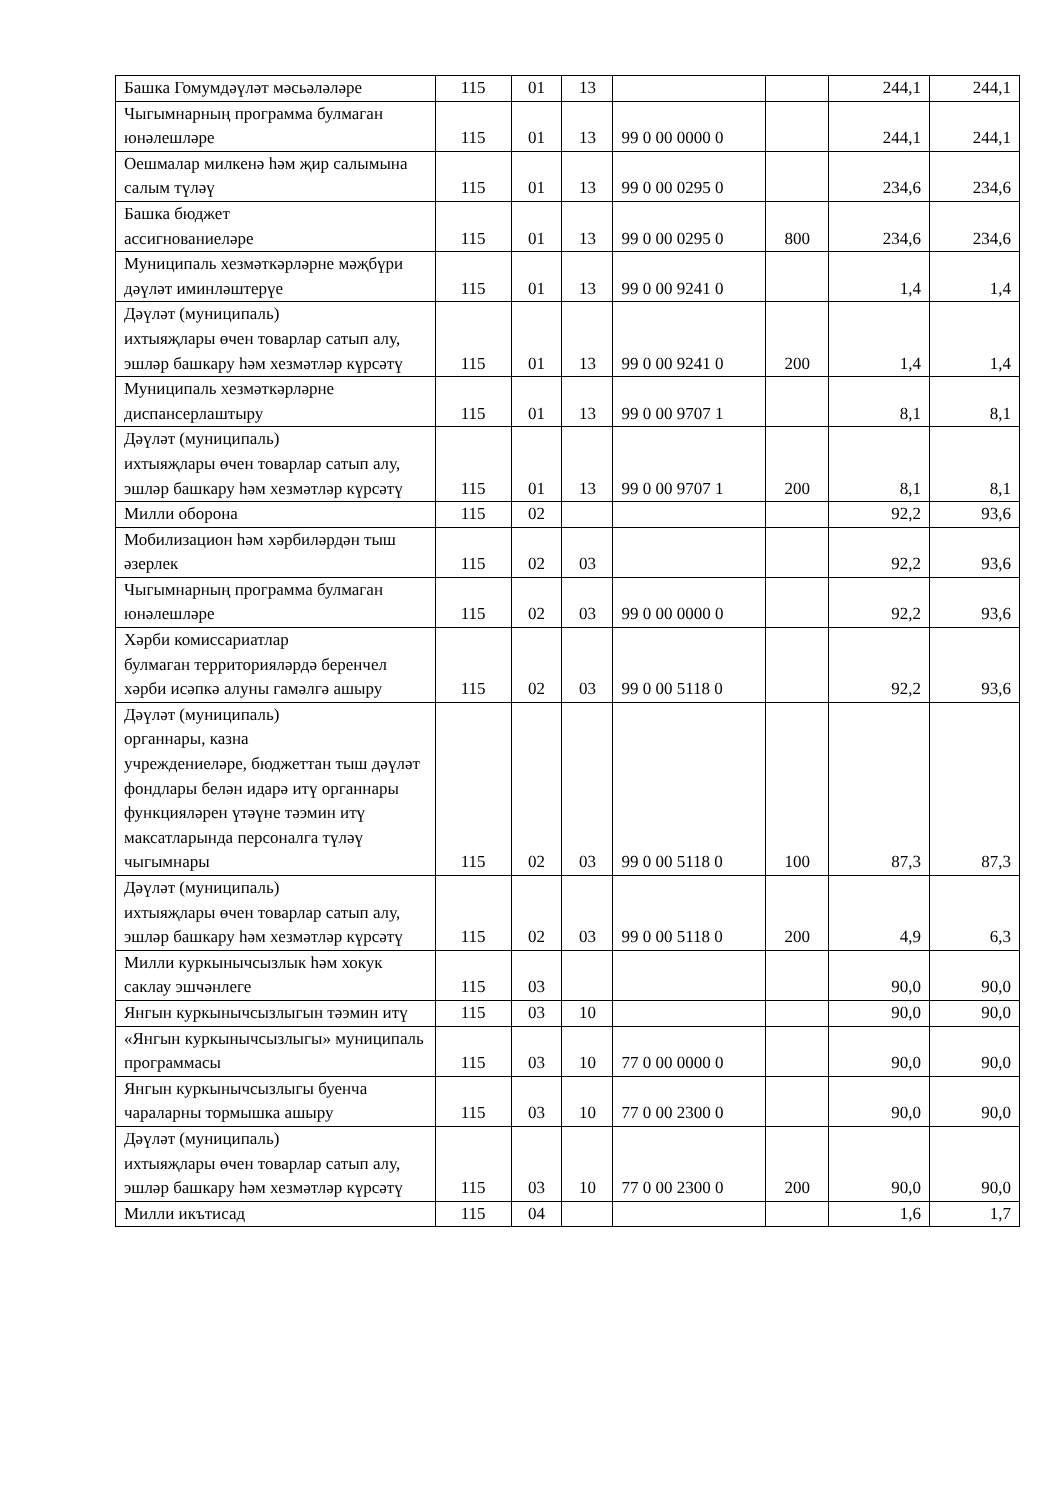| Башка Гомумдәүләт мәсьәләләре | 115 | 01 | 13 | | | 244,1 | 244,1 |
| Чыгымнарның программа булмаган юнәлешләре | 115 | 01 | 13 | 99 0 00 0000 0 | | 244,1 | 244,1 |
| Оешмалар милкенә һәм җир салымына салым түләү | 115 | 01 | 13 | 99 0 00 0295 0 | | 234,6 | 234,6 |
| Башка бюджет ассигнованиеләре | 115 | 01 | 13 | 99 0 00 0295 0 | 800 | 234,6 | 234,6 |
| Муниципаль хезмәткәрләрне мәҗбүри дәүләт иминләштерүе | 115 | 01 | 13 | 99 0 00 9241 0 | | 1,4 | 1,4 |
| Дәүләт (муниципаль) ихтыяҗлары өчен товарлар сатып алу, эшләр башкару һәм хезмәтләр күрсәтү | 115 | 01 | 13 | 99 0 00 9241 0 | 200 | 1,4 | 1,4 |
| Муниципаль хезмәткәрләрне диспансерлаштыру | 115 | 01 | 13 | 99 0 00 9707 1 | | 8,1 | 8,1 |
| Дәүләт (муниципаль) ихтыяҗлары өчен товарлар сатып алу, эшләр башкару һәм хезмәтләр күрсәтү | 115 | 01 | 13 | 99 0 00 9707 1 | 200 | 8,1 | 8,1 |
| Милли оборона | 115 | 02 | | | | 92,2 | 93,6 |
| Мобилизацион һәм хәрбиләрдән тыш әзерлек | 115 | 02 | 03 | | | 92,2 | 93,6 |
| Чыгымнарның программа булмаган юнәлешләре | 115 | 02 | 03 | 99 0 00 0000 0 | | 92,2 | 93,6 |
| Хәрби комиссариатлар булмаган территорияләрдә беренчел хәрби исәпкә алуны гамәлгә ашыру | 115 | 02 | 03 | 99 0 00 5118 0 | | 92,2 | 93,6 |
| Дәүләт (муниципаль) органнары, казна учреждениеләре, бюджеттан тыш дәүләт фондлары белән идарә итү органнары функцияләрен үтәүне тәэмин итү максатларында персоналга түләү чыгымнары | 115 | 02 | 03 | 99 0 00 5118 0 | 100 | 87,3 | 87,3 |
| Дәүләт (муниципаль) ихтыяҗлары өчен товарлар сатып алу, эшләр башкару һәм хезмәтләр күрсәтү | 115 | 02 | 03 | 99 0 00 5118 0 | 200 | 4,9 | 6,3 |
| Милли куркынычсызлык һәм хокук саклау эшчәнлеге | 115 | 03 | | | | 90,0 | 90,0 |
| Янгын куркынычсызлыгын тәэмин итү | 115 | 03 | 10 | | | 90,0 | 90,0 |
| «Янгын куркынычсызлыгы» муниципаль программасы | 115 | 03 | 10 | 77 0 00 0000 0 | | 90,0 | 90,0 |
| Янгын куркынычсызлыгы буенча чараларны тормышка ашыру | 115 | 03 | 10 | 77 0 00 2300 0 | | 90,0 | 90,0 |
| Дәүләт (муниципаль) ихтыяҗлары өчен товарлар сатып алу, эшләр башкару һәм хезмәтләр күрсәтү | 115 | 03 | 10 | 77 0 00 2300 0 | 200 | 90,0 | 90,0 |
| Милли икътисад | 115 | 04 | | | | 1,6 | 1,7 |